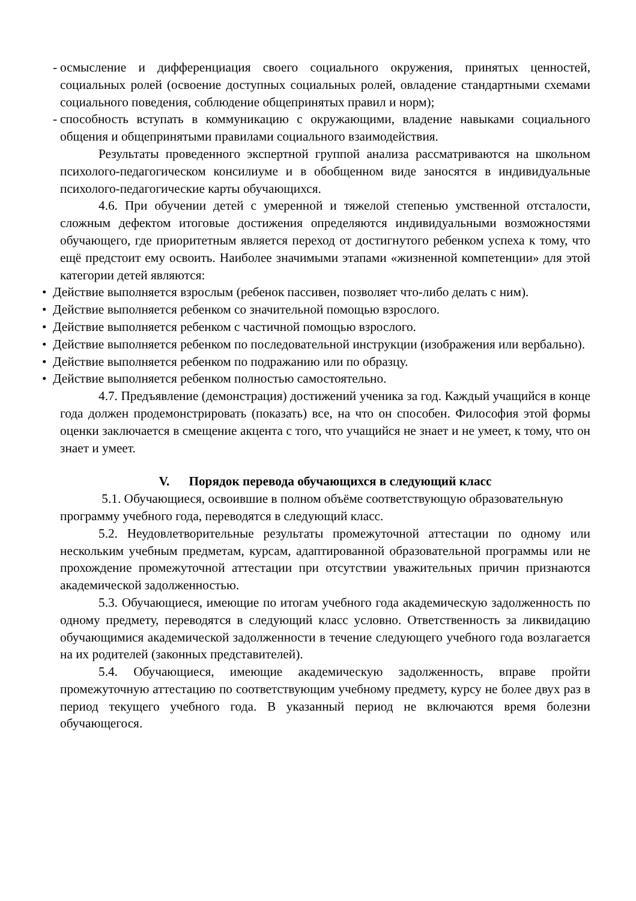-
осмысление и дифференциация своего социального окружения, принятых ценностей, социальных ролей (освоение доступных социальных ролей, овладение стандартными схемами социального поведения, соблюдение общепринятых правил и норм);
-
способность вступать в коммуникацию с окружающими, владение навыками социального общения и общепринятыми правилами социального взаимодействия.
Результаты проведенного экспертной группой анализа рассматриваются на школьном психолого-педагогическом консилиуме и в обобщенном виде заносятся в индивидуальные психолого-педагогические карты обучающихся.
4.6. При обучении детей с умеренной и тяжелой степенью умственной отсталости, сложным дефектом итоговые достижения определяются индивидуальными возможностями обучающего, где приоритетным является переход от достигнутого ребенком успеха к тому, что ещё предстоит ему освоить. Наиболее значимыми этапами «жизненной компетенции» для этой категории детей являются:
• Действие выполняется взрослым (ребенок пассивен, позволяет что-либо делать с ним).
• Действие выполняется ребенком со значительной помощью взрослого.
• Действие выполняется ребенком с частичной помощью взрослого.
• Действие выполняется ребенком по последовательной инструкции (изображения или вербально).
• Действие выполняется ребенком по подражанию или по образцу.
• Действие выполняется ребенком полностью самостоятельно.
4.7. Предъявление (демонстрация) достижений ученика за год. Каждый учащийся в конце года должен продемонстрировать (показать) все, на что он способен. Философия этой формы оценки заключается в смещение акцента с того, что учащийся не знает и не умеет, к тому, что он знает и умеет.
V. Порядок перевода обучающихся в следующий класс
5.1. Обучающиеся, освоившие в полном объёме соответствующую образовательную программу учебного года, переводятся в следующий класс.
5.2. Неудовлетворительные результаты промежуточной аттестации по одному или нескольким учебным предметам, курсам, адаптированной образовательной программы или не прохождение промежуточной аттестации при отсутствии уважительных причин признаются академической задолженностью.
5.3. Обучающиеся, имеющие по итогам учебного года академическую задолженность по одному предмету, переводятся в следующий класс условно. Ответственность за ликвидацию обучающимися академической задолженности в течение следующего учебного года возлагается на их родителей (законных представителей).
5.4. Обучающиеся, имеющие академическую задолженность, вправе пройти промежуточную аттестацию по соответствующим учебному предмету, курсу не более двух раз в период текущего учебного года. В указанный период не включаются время болезни обучающегося.